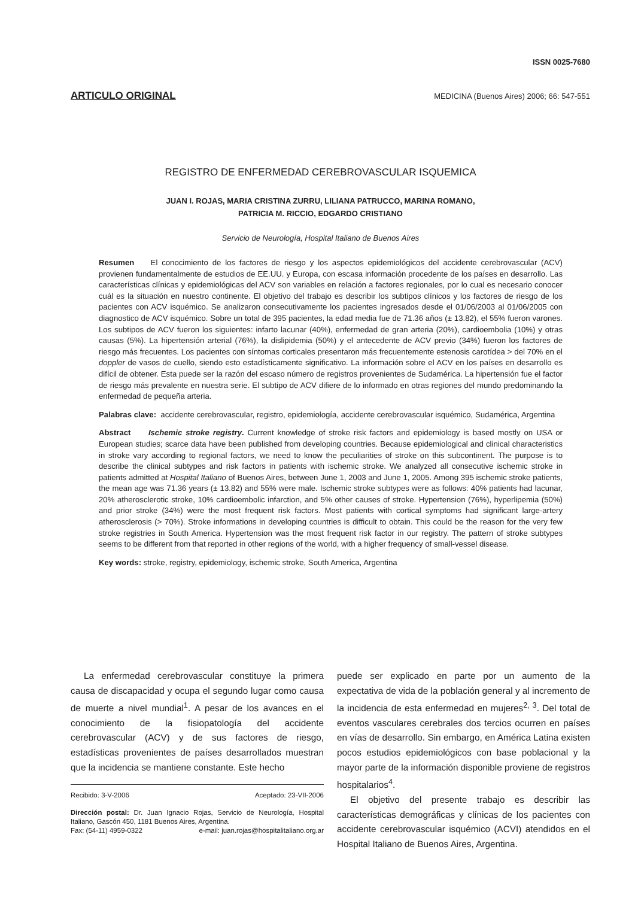ISSN 0025-7680
ARTICULO ORIGINAL MEDICINA (Buenos Aires) 2006; 66: 547-551
REGISTRO DE ENFERMEDAD CEREBROVASCULAR ISQUEMICA
JUAN I. ROJAS, MARIA CRISTINA ZURRU, LILIANA PATRUCCO, MARINA ROMANO,
PATRICIA M. RICCIO, EDGARDO CRISTIANO
Servicio de Neurología, Hospital Italiano de Buenos Aires
Resumen El conocimiento de los factores de riesgo y los aspectos epidemiológicos del accidente cerebrovascular (ACV) provienen fundamentalmente de estudios de EE.UU. y Europa, con escasa información procedente de los países en desarrollo. Las características clínicas y epidemiológicas del ACV son variables en relación a factores regionales, por lo cual es necesario conocer cuál es la situación en nuestro continente. El objetivo del trabajo es describir los subtipos clínicos y los factores de riesgo de los pacientes con ACV isquémico. Se analizaron consecutivamente los pacientes ingresados desde el 01/06/2003 al 01/06/2005 con diagnostico de ACV isquémico. Sobre un total de 395 pacientes, la edad media fue de 71.36 años (± 13.82), el 55% fueron varones. Los subtipos de ACV fueron los siguientes: infarto lacunar (40%), enfermedad de gran arteria (20%), cardioembolia (10%) y otras causas (5%). La hipertensión arterial (76%), la dislipidemia (50%) y el antecedente de ACV previo (34%) fueron los factores de riesgo más frecuentes. Los pacientes con síntomas corticales presentaron más frecuentemente estenosis carotídea > del 70% en el doppler de vasos de cuello, siendo esto estadísticamente significativo. La información sobre el ACV en los países en desarrollo es difícil de obtener. Esta puede ser la razón del escaso número de registros provenientes de Sudamérica. La hipertensión fue el factor de riesgo más prevalente en nuestra serie. El subtipo de ACV difiere de lo informado en otras regiones del mundo predominando la enfermedad de pequeña arteria.
Palabras clave: accidente cerebrovascular, registro, epidemiología, accidente cerebrovascular isquémico, Sudamérica, Argentina
Abstract Ischemic stroke registry. Current knowledge of stroke risk factors and epidemiology is based mostly on USA or European studies; scarce data have been published from developing countries. Because epidemiological and clinical characteristics in stroke vary according to regional factors, we need to know the peculiarities of stroke on this subcontinent. The purpose is to describe the clinical subtypes and risk factors in patients with ischemic stroke. We analyzed all consecutive ischemic stroke in patients admitted at Hospital Italiano of Buenos Aires, between June 1, 2003 and June 1, 2005. Among 395 ischemic stroke patients, the mean age was 71.36 years (± 13.82) and 55% were male. Ischemic stroke subtypes were as follows: 40% patients had lacunar, 20% atherosclerotic stroke, 10% cardioembolic infarction, and 5% other causes of stroke. Hypertension (76%), hyperlipemia (50%) and prior stroke (34%) were the most frequent risk factors. Most patients with cortical symptoms had significant large-artery atherosclerosis (> 70%). Stroke informations in developing countries is difficult to obtain. This could be the reason for the very few stroke registries in South America. Hypertension was the most frequent risk factor in our registry. The pattern of stroke subtypes seems to be different from that reported in other regions of the world, with a higher frequency of small-vessel disease.
Key words: stroke, registry, epidemiology, ischemic stroke, South America, Argentina
La enfermedad cerebrovascular constituye la primera causa de discapacidad y ocupa el segundo lugar como causa de muerte a nivel mundial<sup>1</sup>. A pesar de los avances en el conocimiento de la fisiopatología del accidente cerebrovascular (ACV) y de sus factores de riesgo, estadísticas provenientes de países desarrollados muestran que la incidencia se mantiene constante. Este hecho
Recibido: 3-V-2006 Aceptado: 23-VII-2006
Dirección postal: Dr. Juan Ignacio Rojas, Servicio de Neurología, Hospital Italiano, Gascón 450, 1181 Buenos Aires, Argentina.
Fax: (54-11) 4959-0322 e-mail: juan.rojas@hospitalitaliano.org.ar
puede ser explicado en parte por un aumento de la expectativa de vida de la población general y al incremento de la incidencia de esta enfermedad en mujeres<sup>2, 3</sup>. Del total de eventos vasculares cerebrales dos tercios ocurren en países en vías de desarrollo. Sin embargo, en América Latina existen pocos estudios epidemiológicos con base poblacional y la mayor parte de la información disponible proviene de registros hospitalarios<sup>4</sup>.
El objetivo del presente trabajo es describir las características demográficas y clínicas de los pacientes con accidente cerebrovascular isquémico (ACVI) atendidos en el Hospital Italiano de Buenos Aires, Argentina.